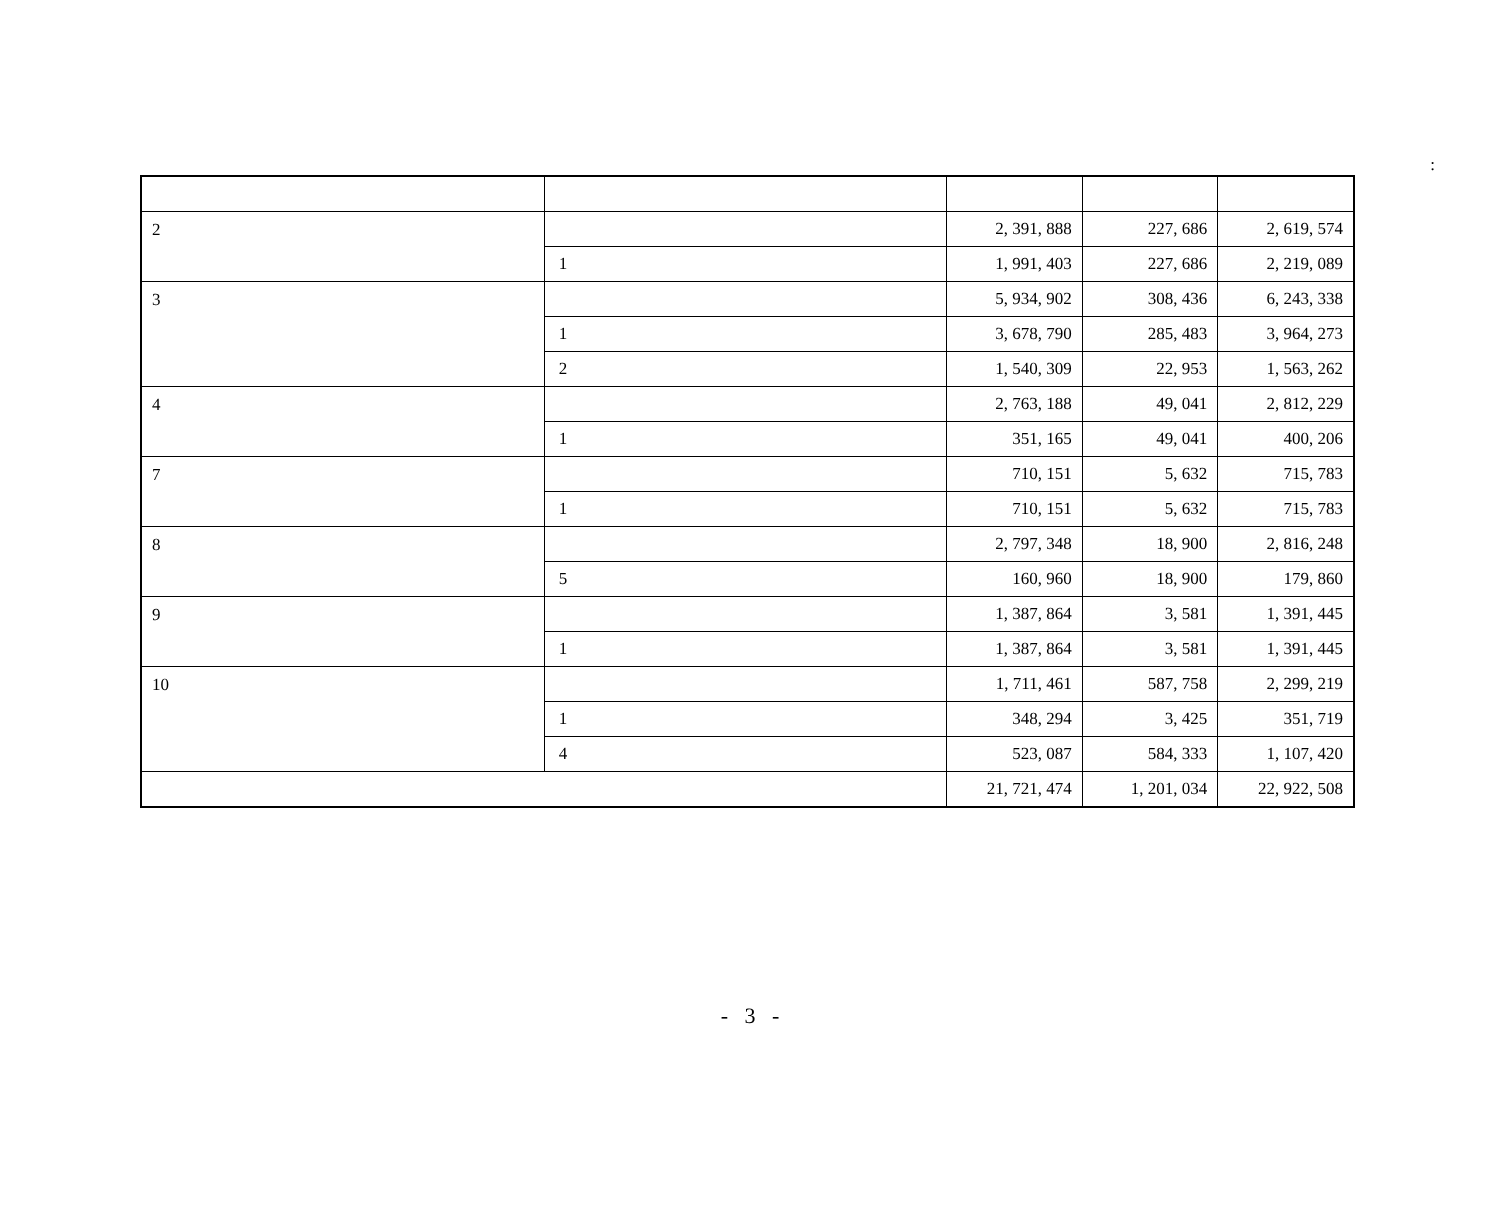:
| 2 | | 2, 391, 888 | 227, 686 | 2, 619, 574 |
| | 1 | 1, 991, 403 | 227, 686 | 2, 219, 089 |
| 3 | | 5, 934, 902 | 308, 436 | 6, 243, 338 |
| | 1 | 3, 678, 790 | 285, 483 | 3, 964, 273 |
| | 2 | 1, 540, 309 | 22, 953 | 1, 563, 262 |
| 4 | | 2, 763, 188 | 49, 041 | 2, 812, 229 |
| | 1 | 351, 165 | 49, 041 | 400, 206 |
| 7 | | 710, 151 | 5, 632 | 715, 783 |
| | 1 | 710, 151 | 5, 632 | 715, 783 |
| 8 | | 2, 797, 348 | 18, 900 | 2, 816, 248 |
| | 5 | 160, 960 | 18, 900 | 179, 860 |
| 9 | | 1, 387, 864 | 3, 581 | 1, 391, 445 |
| | 1 | 1, 387, 864 | 3, 581 | 1, 391, 445 |
| 10 | | 1, 711, 461 | 587, 758 | 2, 299, 219 |
| | 1 | 348, 294 | 3, 425 | 351, 719 |
| | 4 | 523, 087 | 584, 333 | 1, 107, 420 |
| | | 21, 721, 474 | 1, 201, 034 | 22, 922, 508 |
- 3 -